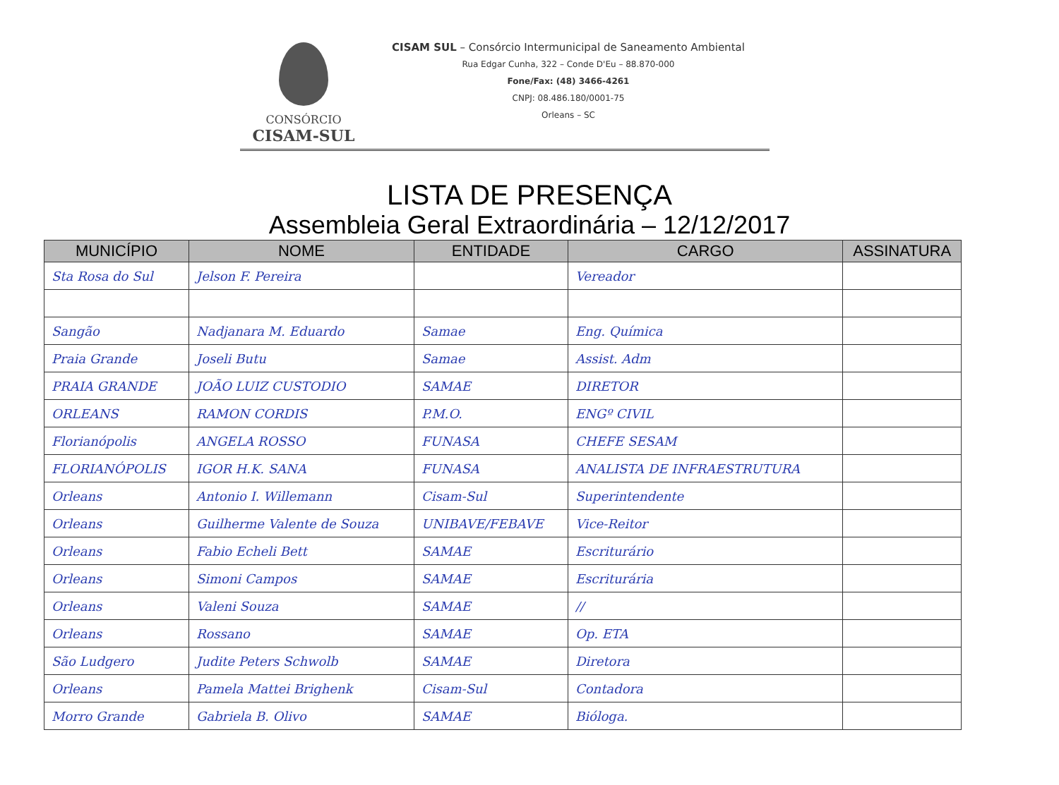CONSÓRCIO
CISAM-SUL
CISAM SUL – Consórcio Intermunicipal de Saneamento Ambiental
Rua Edgar Cunha, 322 – Conde D'Eu – 88.870-000
Fone/Fax: (48) 3466-4261
CNPJ: 08.486.180/0001-75
Orleans – SC
LISTA DE PRESENÇA
Assembleia Geral Extraordinária – 12/12/2017
| MUNICÍPIO | NOME | ENTIDADE | CARGO | ASSINATURA |
| --- | --- | --- | --- | --- |
| Sta Rosa do Sul | Jelson F. Pereira | | Vereador | |
| Sangão | Nadjanara M. Eduardo | Samae | Eng. Química | |
| Praia Grande | Joseli Butu | Samae | Assist. Adm | |
| PRAIA GRANDE | JOÃO LUIZ CUSTODIO | SAMAE | DIRETOR | |
| ORLEANS | RAMON CORDIS | P.M.O. | ENGº CIVIL | |
| Florianópolis | ANGELA ROSSO | FUNASA | CHEFE SESAM | |
| FLORIANÓPOLIS | IGOR H.K. SANA | FUNASA | ANALISTA DE INFRAESTRUTURA | |
| Orleans | Antonio I. Willemann | Cisam-Sul | Superintendente | |
| Orleans | Guilherme Valente de Souza | UNIBAVE/FEBAVE | Vice-Reitor | |
| Orleans | Fabio Echeli Bett | SAMAE | Escriturário | |
| Orleans | Simoni Campos | SAMAE | Escriturária | |
| Orleans | Valeni Souza | SAMAE | // | |
| Orleans | Rossano | SAMAE | Op. ETA | |
| São Ludgero | Judite Peters Schwolb | SAMAE | Diretora | |
| Orleans | Pamela Mattei Brighenk | Cisam-Sul | Contadora | |
| Morro Grande | Gabriela B. Olivo | SAMAE | Bióloga. | |